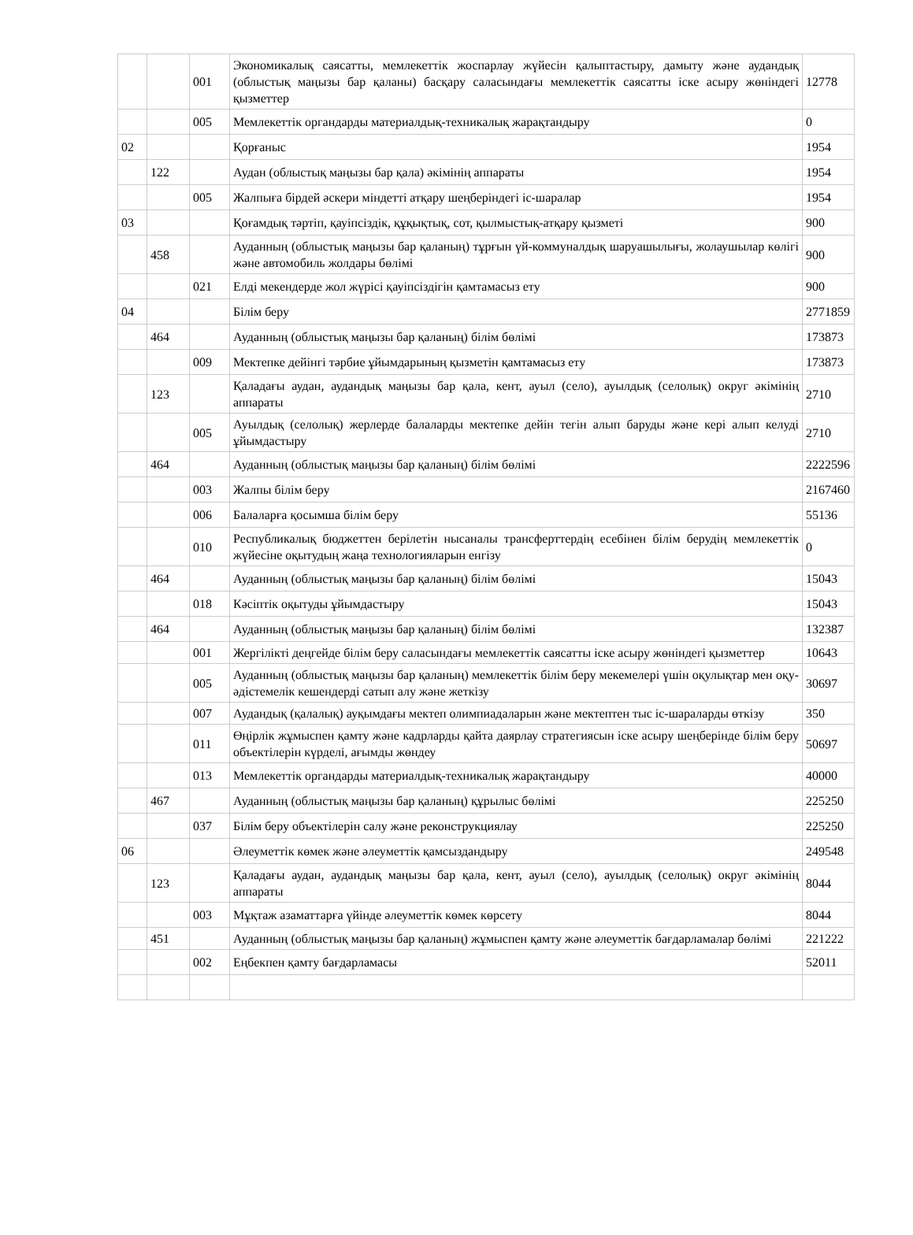| | | 001 | Экономикалық саясатты, мемлекеттік жоспарлау жүйесін қалыптастыру, дамыту және аудандық (облыстық маңызы бар қаланы) басқару саласындағы мемлекеттік саясатты іске асыру жөніндегі қызметтер | 12778 |
| | | 005 | Мемлекеттік органдарды материалдық-техникалық жарақтандыру | 0 |
| 02 | | | Қорғаныс | 1954 |
| | 122 | | Аудан (облыстық маңызы бар қала) әкімінің аппараты | 1954 |
| | | 005 | Жалпыға бірдей әскери міндетті атқару шеңберіндегі іс-шаралар | 1954 |
| 03 | | | Қоғамдық тәртіп, қауіпсіздік, құқықтық, сот, қылмыстық-атқару қызметі | 900 |
| | 458 | | Ауданның (облыстық маңызы бар қаланың) тұрғын үй-коммуналдық шаруашылығы, жолаушылар көлігі және автомобиль жолдары бөлімі | 900 |
| | | 021 | Елді мекендерде жол жүрісі қауіпсіздігін қамтамасыз ету | 900 |
| 04 | | | Білім беру | 2771859 |
| | 464 | | Ауданның (облыстық маңызы бар қаланың) білім бөлімі | 173873 |
| | | 009 | Мектепке дейінгі тәрбие ұйымдарының қызметін қамтамасыз ету | 173873 |
| | 123 | | Қаладағы аудан, аудандық маңызы бар қала, кент, ауыл (село), ауылдық (селолық) округ әкімінің аппараты | 2710 |
| | | 005 | Ауылдық (селолық) жерлерде балаларды мектепке дейін тегін алып баруды және кері алып келуді ұйымдастыру | 2710 |
| | 464 | | Ауданның (облыстық маңызы бар қаланың) білім бөлімі | 2222596 |
| | | 003 | Жалпы білім беру | 2167460 |
| | | 006 | Балаларға қосымша білім беру | 55136 |
| | | 010 | Республикалық бюджеттен берілетін нысаналы трансферттердің есебінен білім берудің мемлекеттік жүйесіне оқытудың жаңа технологияларын енгізу | 0 |
| | 464 | | Ауданның (облыстық маңызы бар қаланың) білім бөлімі | 15043 |
| | | 018 | Кәсіптік оқытуды ұйымдастыру | 15043 |
| | 464 | | Ауданның (облыстық маңызы бар қаланың) білім бөлімі | 132387 |
| | | 001 | Жергілікті деңгейде білім беру саласындағы мемлекеттік саясатты іске асыру жөніндегі қызметтер | 10643 |
| | | 005 | Ауданның (облыстық маңызы бар қаланың) мемлекеттік білім беру мекемелері үшін оқулықтар мен оқу-әдістемелік кешендерді сатып алу және жеткізу | 30697 |
| | | 007 | Аудандық (қалалық) ауқымдағы мектеп олимпиадаларын және мектептен тыс іс-шараларды өткізу | 350 |
| | | 011 | Өңірлік жұмыспен қамту және кадрларды қайта даярлау стратегиясын іске асыру шеңберінде білім беру объектілерін күрделі, ағымды жөндеу | 50697 |
| | | 013 | Мемлекеттік органдарды материалдық-техникалық жарақтандыру | 40000 |
| | 467 | | Ауданның (облыстық маңызы бар қаланың) құрылыс бөлімі | 225250 |
| | | 037 | Білім беру объектілерін салу және реконструкциялау | 225250 |
| 06 | | | Әлеуметтік көмек және әлеуметтік қамсыздандыру | 249548 |
| | 123 | | Қаладағы аудан, аудандық маңызы бар қала, кент, ауыл (село), ауылдық (селолық) округ әкімінің аппараты | 8044 |
| | | 003 | Мұқтаж азаматтарға үйінде әлеуметтік көмек көрсету | 8044 |
| | 451 | | Ауданның (облыстық маңызы бар қаланың) жұмыспен қамту және әлеуметтік бағдарламалар бөлімі | 221222 |
| | | 002 | Еңбекпен қамту бағдарламасы | 52011 |